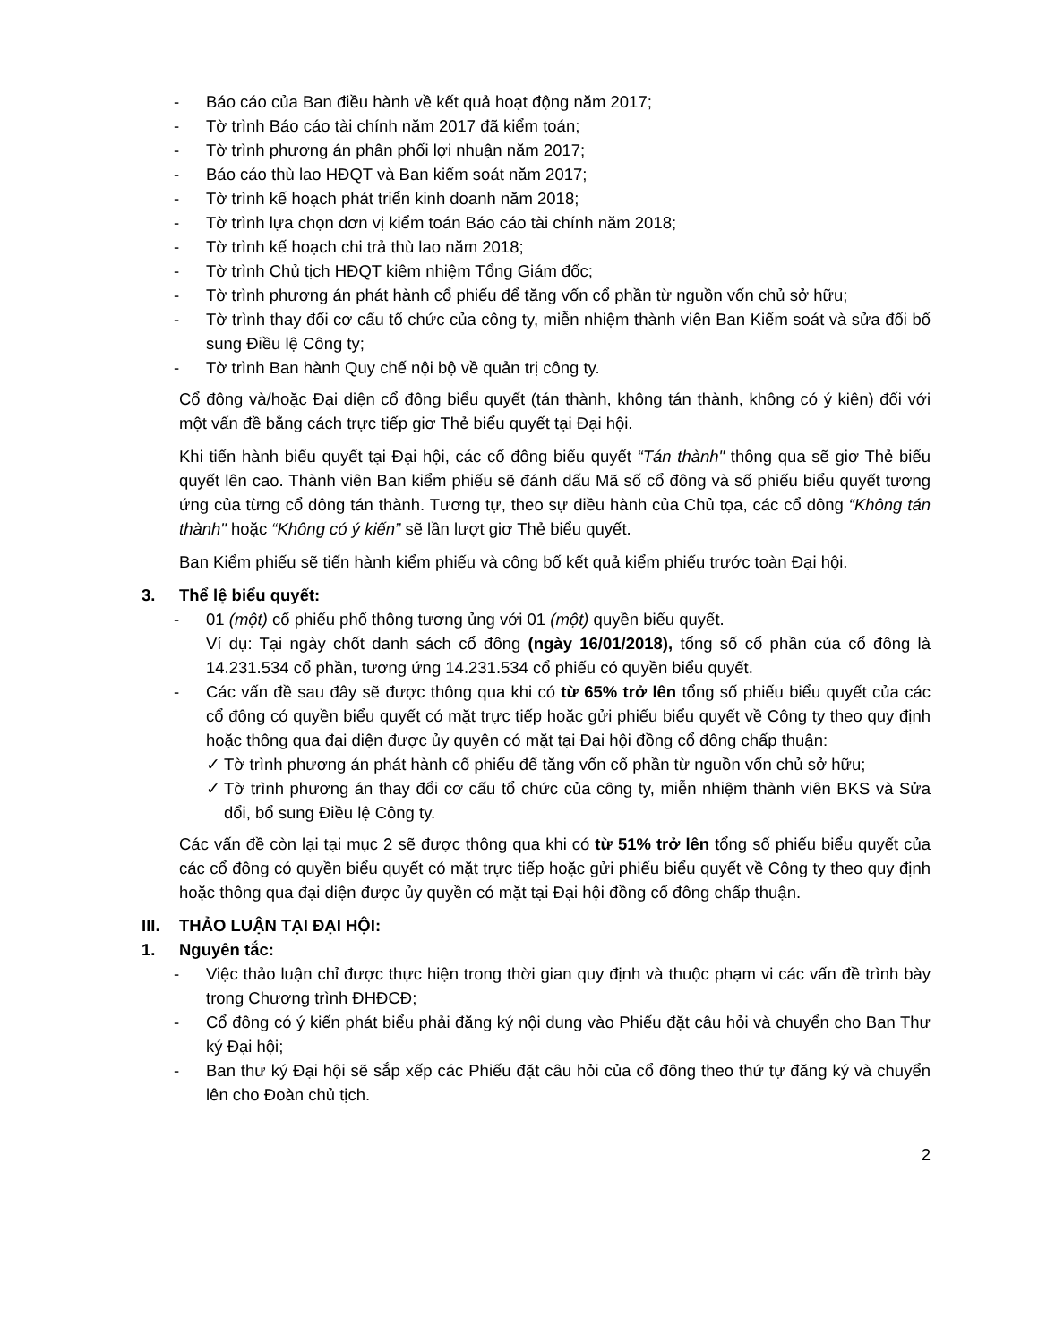- Báo cáo của Ban điều hành về kết quả hoạt động năm 2017;
- Tờ trình Báo cáo tài chính năm 2017 đã kiểm toán;
- Tờ trình phương án phân phối lợi nhuận năm 2017;
- Báo cáo thù lao HĐQT và Ban kiểm soát năm 2017;
- Tờ trình kế hoạch phát triển kinh doanh năm 2018;
- Tờ trình lựa chọn đơn vị kiểm toán Báo cáo tài chính năm 2018;
- Tờ trình kế hoạch chi trả thù lao năm 2018;
- Tờ trình Chủ tịch HĐQT kiêm nhiệm Tổng Giám đốc;
- Tờ trình phương án phát hành cổ phiếu để tăng vốn cổ phần từ nguồn vốn chủ sở hữu;
- Tờ trình thay đổi cơ cấu tổ chức của công ty, miễn nhiệm thành viên Ban Kiểm soát và sửa đổi bổ sung Điều lệ Công ty;
- Tờ trình Ban hành Quy chế nội bộ về quản trị công ty.
Cổ đông và/hoặc Đại diện cổ đông biểu quyết (tán thành, không tán thành, không có ý kiên) đối với một vấn đề bằng cách trực tiếp giơ Thẻ biểu quyết tại Đại hội.
Khi tiến hành biểu quyết tại Đại hội, các cổ đông biểu quyết “Tán thành" thông qua sẽ giơ Thẻ biểu quyết lên cao. Thành viên Ban kiểm phiếu sẽ đánh dấu Mã số cổ đông và số phiếu biểu quyết tương ứng của từng cổ đông tán thành. Tương tự, theo sự điều hành của Chủ tọa, các cổ đông “Không tán thành" hoặc “Không có ý kiến” sẽ lần lượt giơ Thẻ biểu quyết.
Ban Kiểm phiếu sẽ tiến hành kiểm phiếu và công bố kết quả kiểm phiếu trước toàn Đại hội.
3. Thể lệ biểu quyết:
- 01 (một) cổ phiếu phổ thông tương ủng với 01 (một) quyền biểu quyết.
Ví dụ: Tại ngày chốt danh sách cổ đông (ngày 16/01/2018), tổng số cổ phần của cổ đông là 14.231.534 cổ phần, tương ứng 14.231.534 cổ phiếu có quyền biểu quyết.
- Các vấn đề sau đây sẽ được thông qua khi có từ 65% trở lên tổng số phiếu biểu quyết của các cổ đông có quyền biểu quyết có mặt trực tiếp hoặc gửi phiếu biểu quyết về Công ty theo quy định hoặc thông qua đại diện được ủy quyên có mặt tại Đại hội đồng cổ đông chấp thuận:
✓ Tờ trình phương án phát hành cổ phiếu để tăng vốn cổ phần từ nguồn vốn chủ sở hữu;
✓ Tờ trình phương án thay đổi cơ cấu tổ chức của công ty, miễn nhiệm thành viên BKS và Sửa đổi, bổ sung Điều lệ Công ty.
Các vấn đề còn lại tại mục 2 sẽ được thông qua khi có từ 51% trở lên tổng số phiếu biểu quyết của các cổ đông có quyền biểu quyết có mặt trực tiếp hoặc gửi phiếu biểu quyết về Công ty theo quy định hoặc thông qua đại diện được ủy quyền có mặt tại Đại hội đồng cổ đông chấp thuận.
III. THẢO LUẬN TẠI ĐẠI HỘI:
1. Nguyên tắc:
- Việc thảo luận chỉ được thực hiện trong thời gian quy định và thuộc phạm vi các vấn đề trình bày trong Chương trình ĐHĐCĐ;
- Cổ đông có ý kiến phát biểu phải đăng ký nội dung vào Phiếu đặt câu hỏi và chuyển cho Ban Thư ký Đại hội;
- Ban thư ký Đại hội sẽ sắp xếp các Phiếu đặt câu hỏi của cổ đông theo thứ tự đăng ký và chuyển lên cho Đoàn chủ tịch.
2